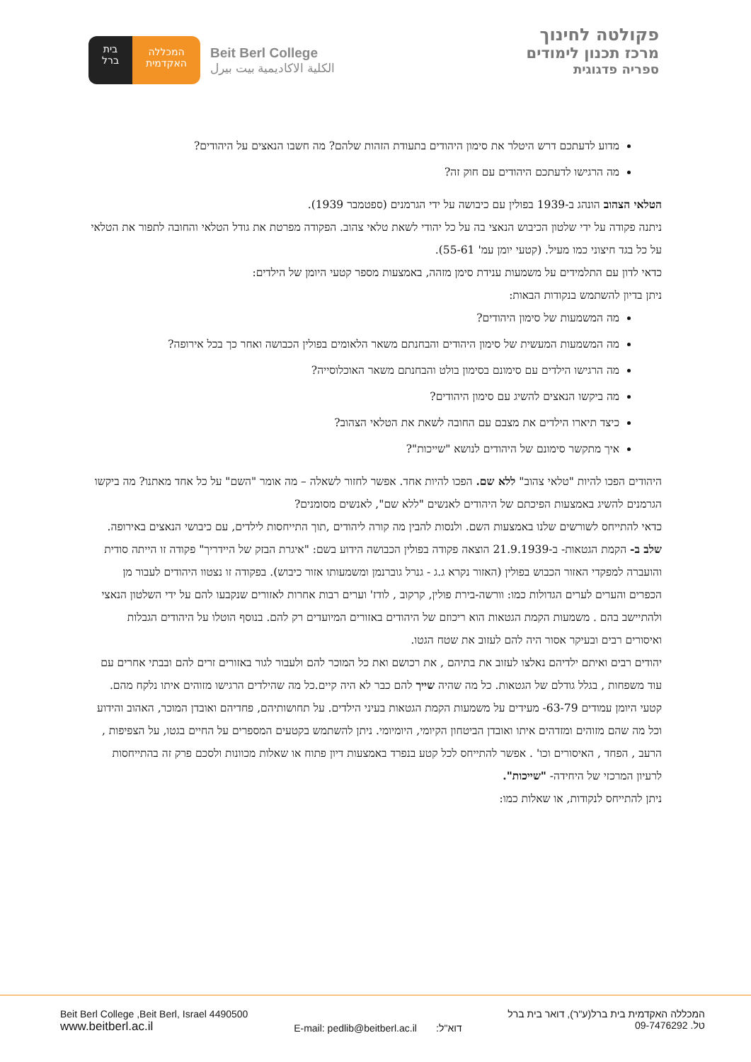בית
ברל
המכללה
האקדמית
Beit Berl College
الكلية الاكاديمية بيت بيرل
פקולטה לחינוך
מרכז תכנון לימודים
ספריה פדגוגית
מדוע לדעתכם דרש היטלר את סימון היהודים בתעודת הזהות שלהם? מה חשבו הנאצים על היהודים?
מה הרגישו לדעתכם היהודים עם חוק זה?
הטלאי הצהוב הונהג ב-1939 בפולין עם כיבושה על ידי הגרמנים (ספטמבר 1939).
ניתנה פקודה על ידי שלטון הכיבוש הנאצי בה על כל יהודי לשאת טלאי צהוב. הפקודה מפרטת את גודל הטלאי והחובה לתפור את הטלאי על כל בגד חיצוני כמו מעיל. (קטעי יומן עמ' 55-61).
כדאי לדון עם התלמידים על משמעות ענידת סימן מזהה, באמצעות מספר קטעי היומן של הילדים:
ניתן בדיון להשתמש בנקודות הבאות:
מה המשמעות של סימון היהודים?
מה המשמעות המעשית של סימון היהודים והבחנתם משאר הלאומים בפולין הכבושה ואחר כך בכל אירופה?
מה הרגישו הילדים עם סימונם בסימון בולט והבחנתם משאר האוכלוסייה?
מה ביקשו הנאצים להשיג עם סימון היהודים?
כיצד תיארו הילדים את מצבם עם החובה לשאת את הטלאי הצהוב?
איך מתקשר סימונם של היהודים לנושא "שייכות"?
היהודים הפכו להיות "טלאי צהוב" ללא שם. הפכו להיות אחד. אפשר לחזור לשאלה – מה אומר "השם" על כל אחד מאתנו? מה ביקשו הגרמנים להשיג באמצעות הפיכתם של היהודים לאנשים "ללא שם", לאנשים מסומנים?
כדאי להתייחס לשורשים שלנו באמצעות השם. ולנסות להבין מה קורה ליהודים ,תוך התייחסות לילדים, עם כיבושי הנאצים באירופה.
שלב ב- הקמת הגטאות- ב-21.9.1939 הוצאה פקודה בפולין הכבושה הידוע בשם: "איגרת הבזק של היידריך" פקודה זו הייתה סודית והועברה למפקדי האזור הכבוש בפולין (האזור נקרא ג.ג - גנרל גוברנמן ומשמעותו אזור כיבוש). בפקודה זו נצטוו היהודים לעבור מן הכפרים והערים לערים הגדולות כמו: וורשה-בירת פולין, קרקוב , לודז' וערים רבות אחרות לאזורים שנקבעו להם על ידי השלטון הנאצי ולהתיישב בהם . משמעות הקמת הגטאות הוא ריכוזם של היהודים באזורים המיועדים רק להם. בנוסף הוטלו על היהודים הגבלות ואיסורים רבים ובעיקר אסור היה להם לעזוב את שטח הגטו.
יהודים רבים ואיתם ילדיהם נאלצו לעזוב את בתיהם , את רכושם ואת כל המוכר להם ולעבור לגור באזורים זרים להם ובבתי אחרים עם עוד משפחות , בגלל גודלם של הגטאות. כל מה שהיה שייך להם כבר לא היה קיים.כל מה שהילדים הרגישו מזוהים איתו נלקח מהם.
קטעי היומן עמודים 63-79- מעידים על משמעות הקמת הגטאות בעיני הילדים. על תחושותיהם, פחדיהם ואובדן המוכר, האהוב והידוע וכל מה שהם מזוהים ומזדהים איתו ואובדן הביטחון הקיומי, היומיומי. ניתן להשתמש בקטעים המספרים על החיים בגטו, על הצפיפות , הרעב , הפחד , האיסורים וכו' . אפשר להתייחס לכל קטע בנפרד באמצעות דיון פתוח או שאלות מכוונות ולסכם פרק זה בהתייחסות לרעיון המרכזי של היחידה- "שייכות".
ניתן להתייחס לנקודות, או שאלות כמו:
Beit Berl College ,Beit Berl, Israel 4490500
www.beitberl.ac.il
E-mail: pedlib@beitberl.ac.il דוא"ל:
המכללה האקדמית בית ברל(ע"ר), דואר בית ברל
טל. 09-7476292